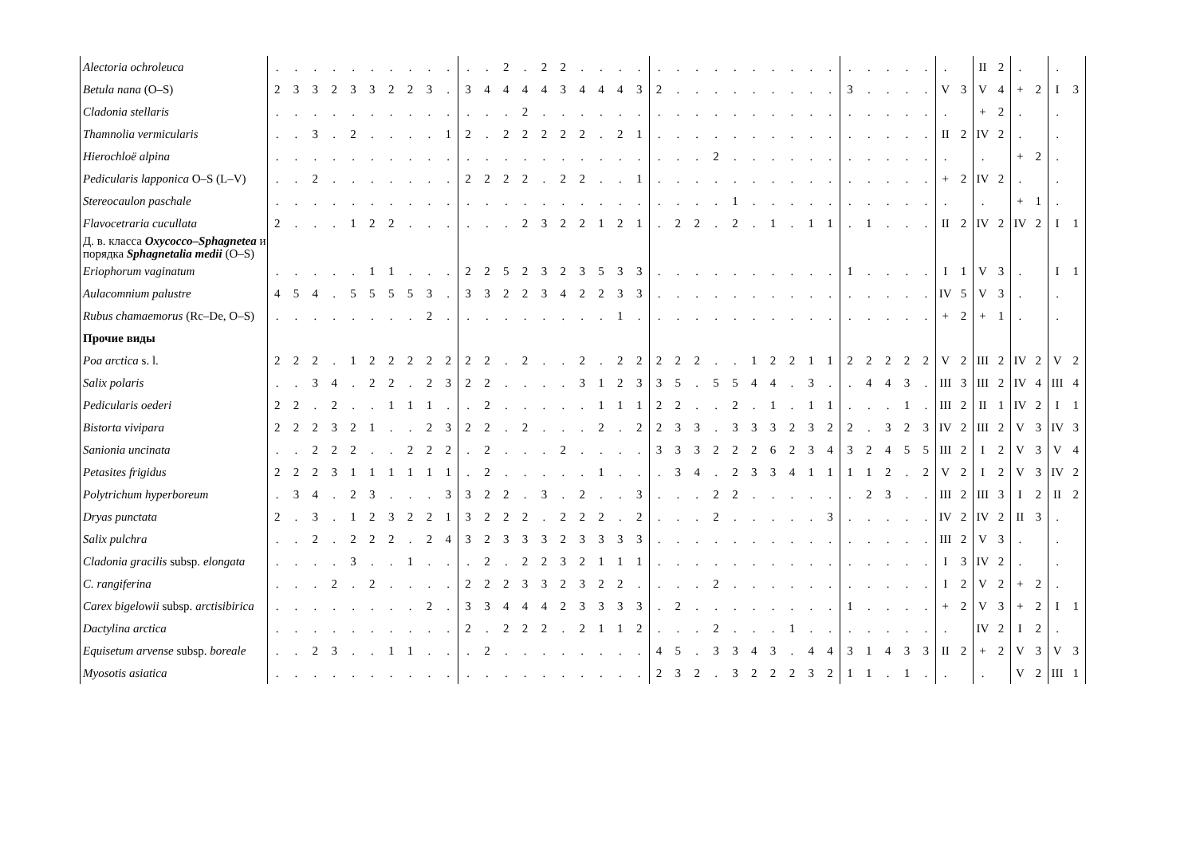| Alectoria ochroleuca | . | . | . | . | . | . | . | . | . | . | . | . | 2 | . | 2 | 2 | . | . | . | . | . | . | . | . | . | . | . | . | . | . | . | . | . | . | . | . | | II | 2 | . | | . | |
| Betula nana (O–S) | 2 | 3 | 3 | 2 | 3 | 3 | 2 | 2 | 3 | . | 3 | 4 | 4 | 4 | 4 | 3 | 4 | 4 | 4 | 3 | 2 | . | . | . | . | . | . | . | . | . | 3 | . | . | . | . | V | 3 | V | 4 | + | 2 | I | 3 |
| Cladonia stellaris | . | . | . | . | . | . | . | . | . | . | . | . | . | 2 | . | . | . | . | . | . | . | . | . | . | . | . | . | . | . | . | . | . | . | . | . | . | | + | 2 | . | | . | |
| Thamnolia vermicularis | . | . | 3 | . | 2 | . | . | . | . | 1 | 2 | . | 2 | 2 | 2 | 2 | 2 | . | 2 | 1 | . | . | . | . | . | . | . | . | . | . | . | . | . | . | . | II | 2 | IV | 2 | . | | . | |
| Hierochloë alpina | . | . | . | . | . | . | . | . | . | . | . | . | . | . | . | . | . | . | . | . | . | . | . | 2 | . | . | . | . | . | . | . | . | . | . | . | . | | . | | + | 2 | . | |
| Pedicularis lapponica O–S (L–V) | . | . | 2 | . | . | . | . | . | . | . | 2 | 2 | 2 | 2 | . | 2 | 2 | . | . | 1 | . | . | . | . | . | . | . | . | . | . | . | . | . | . | . | + | 2 | IV | 2 | . | | . | |
| Stereocaulon paschale | . | . | . | . | . | . | . | . | . | . | . | . | . | . | . | . | . | . | . | . | . | . | . | . | 1 | . | . | . | . | . | . | . | . | . | . | . | | . | | + | 1 | . | |
| Flavocetraria cucullata | 2 | . | . | . | 1 | 2 | 2 | . | . | . | . | . | . | 2 | 3 | 2 | 2 | 1 | 2 | 1 | . | 2 | 2 | . | 2 | . | 1 | . | 1 | 1 | . | 1 | . | . | . | II | 2 | IV | 2 | IV | 2 | I | 1 |
| Д. в. класса Oxycocco–Sphagnetea и порядка Sphagnetalia medii (O–S) | | | | | | | | | | | | | | | | | | | | | | | | | | | | | | | | | | | | | | | | | | | |
| Eriophorum vaginatum | . | . | . | . | . | 1 | 1 | . | . | . | 2 | 2 | 5 | 2 | 3 | 2 | 3 | 5 | 3 | 3 | . | . | . | . | . | . | . | . | . | . | 1 | . | . | . | . | I | 1 | V | 3 | . | | I | 1 |
| Aulacomnium palustre | 4 | 5 | 4 | . | 5 | 5 | 5 | 5 | 3 | . | 3 | 3 | 2 | 2 | 3 | 4 | 2 | 2 | 3 | 3 | . | . | . | . | . | . | . | . | . | . | . | . | . | . | . | IV | 5 | V | 3 | . | | . | |
| Rubus chamaemorus (Rc–De, O–S) | . | . | . | . | . | . | . | . | 2 | . | . | . | . | . | . | . | . | . | 1 | . | . | . | . | . | . | . | . | . | . | . | . | . | . | . | . | + | 2 | + | 1 | . | | . | |
| Прочие виды | | | | | | | | | | | | | | | | | | | | | | | | | | | | | | | | | | | | | | | | | | | |
| Poa arctica s. l. | 2 | 2 | 2 | . | 1 | 2 | 2 | 2 | 2 | 2 | 2 | 2 | . | 2 | . | . | 2 | . | 2 | 2 | 2 | 2 | 2 | . | . | 1 | 2 | 2 | 1 | 1 | 2 | 2 | 2 | 2 | 2 | V | 2 | III | 2 | IV | 2 | V | 2 |
| Salix polaris | . | . | 3 | 4 | . | 2 | 2 | . | 2 | 3 | 2 | 2 | . | . | . | . | 3 | 1 | 2 | 3 | 3 | 5 | . | 5 | 5 | 4 | 4 | . | 3 | . | . | 4 | 4 | 3 | . | III | 3 | III | 2 | IV | 4 | III | 4 |
| Pedicularis oederi | 2 | 2 | . | 2 | . | . | 1 | 1 | 1 | . | . | 2 | . | . | . | . | . | 1 | 1 | 1 | 2 | 2 | . | . | 2 | . | 1 | . | 1 | 1 | . | . | . | 1 | . | III | 2 | II | 1 | IV | 2 | I | 1 |
| Bistorta vivipara | 2 | 2 | 2 | 3 | 2 | 1 | . | . | 2 | 3 | 2 | 2 | . | 2 | . | . | . | 2 | . | 2 | 2 | 3 | 3 | . | 3 | 3 | 3 | 2 | 3 | 2 | 2 | . | 3 | 2 | 3 | IV | 2 | III | 2 | V | 3 | IV | 3 |
| Sanionia uncinata | . | . | 2 | 2 | 2 | . | . | 2 | 2 | 2 | . | 2 | . | . | . | 2 | . | . | . | . | 3 | 3 | 3 | 2 | 2 | 2 | 6 | 2 | 3 | 4 | 3 | 2 | 4 | 5 | 5 | III | 2 | I | 2 | V | 3 | V | 4 |
| Petasites frigidus | 2 | 2 | 2 | 3 | 1 | 1 | 1 | 1 | 1 | 1 | . | 2 | . | . | . | . | . | 1 | . | . | . | 3 | 4 | . | 2 | 3 | 3 | 4 | 1 | 1 | 1 | 1 | 2 | . | 2 | V | 2 | I | 2 | V | 3 | IV | 2 |
| Polytrichum hyperboreum | . | 3 | 4 | . | 2 | 3 | . | . | . | 3 | 3 | 2 | 2 | . | 3 | . | 2 | . | . | 3 | . | . | . | 2 | 2 | . | . | . | . | . | . | 2 | 3 | . | . | III | 2 | III | 3 | I | 2 | II | 2 |
| Dryas punctata | 2 | . | 3 | . | 1 | 2 | 3 | 2 | 2 | 1 | 3 | 2 | 2 | 2 | . | 2 | 2 | 2 | . | 2 | . | . | . | 2 | . | . | . | . | . | 3 | . | . | . | . | . | IV | 2 | IV | 2 | II | 3 | . | |
| Salix pulchra | . | . | 2 | . | 2 | 2 | 2 | . | 2 | 4 | 3 | 2 | 3 | 3 | 3 | 2 | 3 | 3 | 3 | 3 | . | . | . | . | . | . | . | . | . | . | . | . | . | . | . | III | 2 | V | 3 | . | | . | |
| Cladonia gracilis subsp. elongata | . | . | . | . | 3 | . | . | 1 | . | . | . | 2 | . | 2 | 2 | 3 | 2 | 1 | 1 | 1 | . | . | . | . | . | . | . | . | . | . | . | . | . | . | . | I | 3 | IV | 2 | . | | . | |
| C. rangiferina | . | . | . | 2 | . | 2 | . | . | . | . | 2 | 2 | 2 | 3 | 3 | 2 | 3 | 2 | 2 | . | . | . | . | 2 | . | . | . | . | . | . | . | . | . | . | . | I | 2 | V | 2 | + | 2 | . | |
| Carex bigelowii subsp. arctisibirica | . | . | . | . | . | . | . | . | 2 | . | 3 | 3 | 4 | 4 | 4 | 2 | 3 | 3 | 3 | 3 | . | 2 | . | . | . | . | . | . | . | . | 1 | . | . | . | . | + | 2 | V | 3 | + | 2 | I | 1 |
| Dactylina arctica | . | . | . | . | . | . | . | . | . | . | 2 | . | 2 | 2 | 2 | . | 2 | 1 | 1 | 2 | . | . | . | 2 | . | . | . | 1 | . | . | . | . | . | . | . | . | | IV | 2 | I | 2 | . | |
| Equisetum arvense subsp. boreale | . | . | 2 | 3 | . | . | 1 | 1 | . | . | . | 2 | . | . | . | . | . | . | . | . | 4 | 5 | . | 3 | 3 | 4 | 3 | . | 4 | 4 | 3 | 1 | 4 | 3 | 3 | II | 2 | + | 2 | V | 3 | V | 3 |
| Myosotis asiatica | . | . | . | . | . | . | . | . | . | . | . | . | . | . | . | . | . | . | . | . | 2 | 3 | 2 | . | 3 | 2 | 2 | 2 | 3 | 2 | 1 | 1 | . | 1 | . | . | | . | | V | 2 | III | 1 |